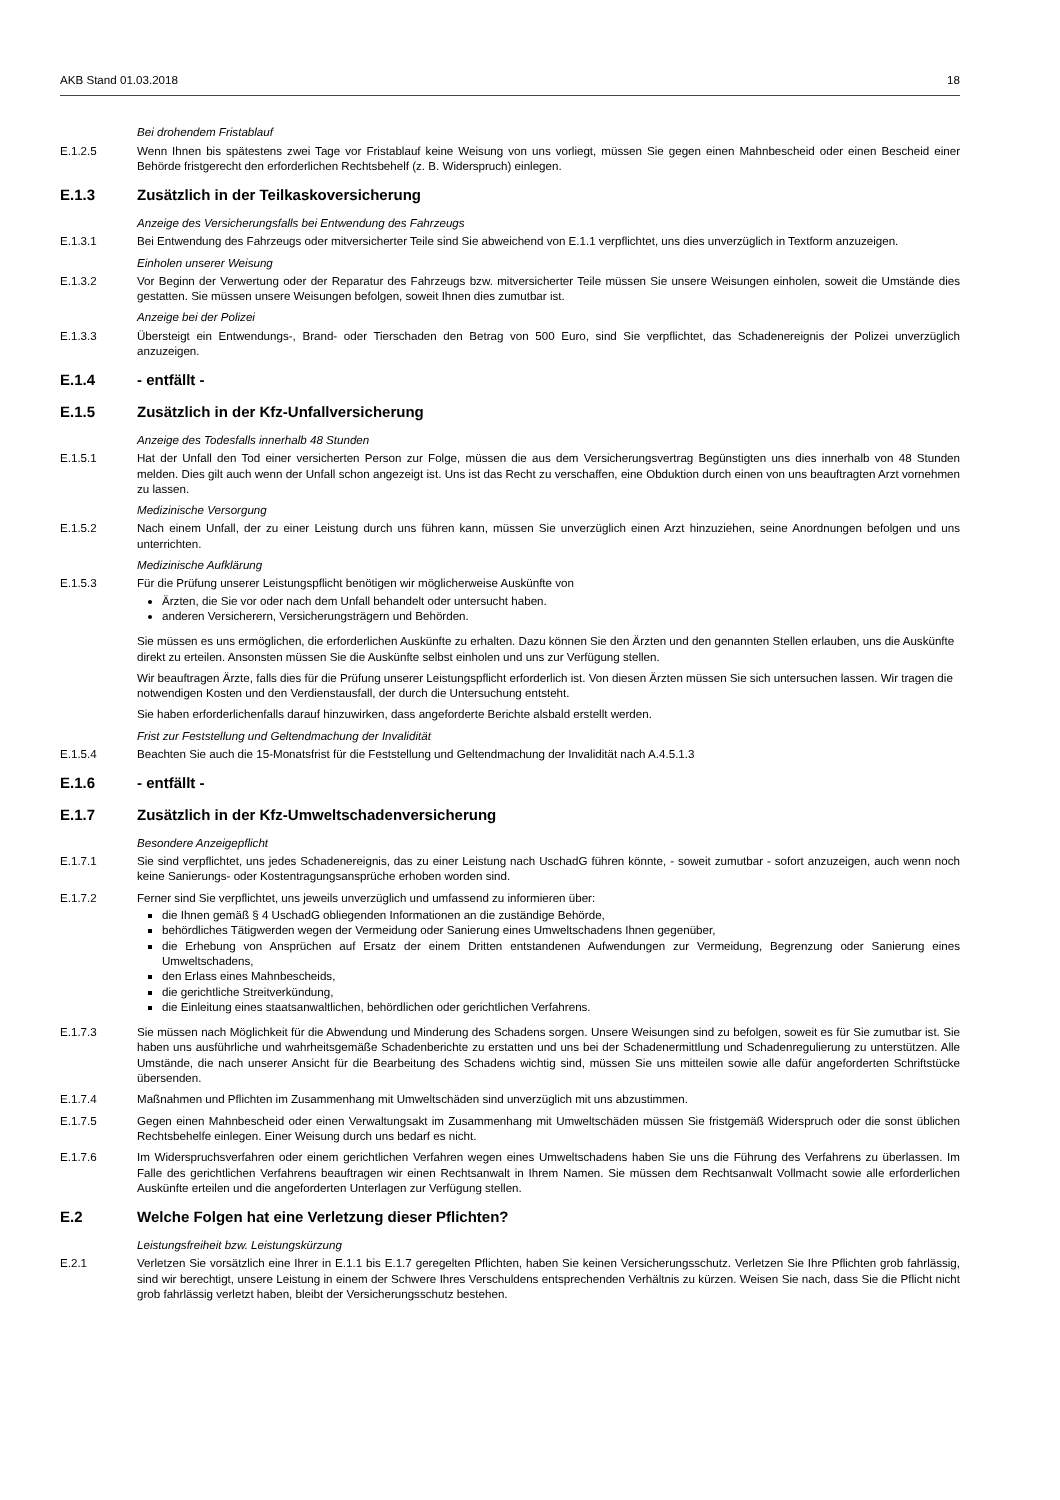AKB Stand 01.03.2018 18
Bei drohendem Fristablauf
E.1.2.5 Wenn Ihnen bis spätestens zwei Tage vor Fristablauf keine Weisung von uns vorliegt, müssen Sie gegen einen Mahnbescheid oder einen Bescheid einer Behörde fristgerecht den erforderlichen Rechtsbehelf (z. B. Widerspruch) einlegen.
E.1.3 Zusätzlich in der Teilkaskoversicherung
Anzeige des Versicherungsfalls bei Entwendung des Fahrzeugs
E.1.3.1 Bei Entwendung des Fahrzeugs oder mitversicherter Teile sind Sie abweichend von E.1.1 verpflichtet, uns dies unverzüglich in Textform anzuzeigen.
Einholen unserer Weisung
E.1.3.2 Vor Beginn der Verwertung oder der Reparatur des Fahrzeugs bzw. mitversicherter Teile müssen Sie unsere Weisungen einholen, soweit die Umstände dies gestatten. Sie müssen unsere Weisungen befolgen, soweit Ihnen dies zumutbar ist.
Anzeige bei der Polizei
E.1.3.3 Übersteigt ein Entwendungs-, Brand- oder Tierschaden den Betrag von 500 Euro, sind Sie verpflichtet, das Schadenereignis der Polizei unverzüglich anzuzeigen.
E.1.4 - entfällt -
E.1.5 Zusätzlich in der Kfz-Unfallversicherung
Anzeige des Todesfalls innerhalb 48 Stunden
E.1.5.1 Hat der Unfall den Tod einer versicherten Person zur Folge, müssen die aus dem Versicherungsvertrag Begünstigten uns dies innerhalb von 48 Stunden melden. Dies gilt auch wenn der Unfall schon angezeigt ist. Uns ist das Recht zu verschaffen, eine Obduktion durch einen von uns beauftragten Arzt vornehmen zu lassen.
Medizinische Versorgung
E.1.5.2 Nach einem Unfall, der zu einer Leistung durch uns führen kann, müssen Sie unverzüglich einen Arzt hinzuziehen, seine Anordnungen befolgen und uns unterrichten.
Medizinische Aufklärung
E.1.5.3 Für die Prüfung unserer Leistungspflicht benötigen wir möglicherweise Auskünfte von
Ärzten, die Sie vor oder nach dem Unfall behandelt oder untersucht haben.
anderen Versicherern, Versicherungsträgern und Behörden.
Sie müssen es uns ermöglichen, die erforderlichen Auskünfte zu erhalten. Dazu können Sie den Ärzten und den genannten Stellen erlauben, uns die Auskünfte direkt zu erteilen. Ansonsten müssen Sie die Auskünfte selbst einholen und uns zur Verfügung stellen.
Wir beauftragen Ärzte, falls dies für die Prüfung unserer Leistungspflicht erforderlich ist. Von diesen Ärzten müssen Sie sich untersuchen lassen. Wir tragen die notwendigen Kosten und den Verdienstausfall, der durch die Untersuchung entsteht.
Sie haben erforderlichenfalls darauf hinzuwirken, dass angeforderte Berichte alsbald erstellt werden.
Frist zur Feststellung und Geltendmachung der Invalidität
E.1.5.4 Beachten Sie auch die 15-Monatsfrist für die Feststellung und Geltendmachung der Invalidität nach A.4.5.1.3
E.1.6 - entfällt -
E.1.7 Zusätzlich in der Kfz-Umweltschadenversicherung
Besondere Anzeigepflicht
E.1.7.1 Sie sind verpflichtet, uns jedes Schadenereignis, das zu einer Leistung nach UschadG führen könnte, - soweit zumutbar - sofort anzuzeigen, auch wenn noch keine Sanierungs- oder Kostentragungsansprüche erhoben worden sind.
E.1.7.2 Ferner sind Sie verpflichtet, uns jeweils unverzüglich und umfassend zu informieren über:
die Ihnen gemäß § 4 UschadG obliegenden Informationen an die zuständige Behörde,
behördliches Tätigwerden wegen der Vermeidung oder Sanierung eines Umweltschadens Ihnen gegenüber,
die Erhebung von Ansprüchen auf Ersatz der einem Dritten entstandenen Aufwendungen zur Vermeidung, Begrenzung oder Sanierung eines Umweltschadens,
den Erlass eines Mahnbescheids,
die gerichtliche Streitverkündung,
die Einleitung eines staatsanwaltlichen, behördlichen oder gerichtlichen Verfahrens.
E.1.7.3 Sie müssen nach Möglichkeit für die Abwendung und Minderung des Schadens sorgen. Unsere Weisungen sind zu befolgen, soweit es für Sie zumutbar ist. Sie haben uns ausführliche und wahrheitsgemäße Schadenberichte zu erstatten und uns bei der Schadenermittlung und Schadenregulierung zu unterstützen. Alle Umstände, die nach unserer Ansicht für die Bearbeitung des Schadens wichtig sind, müssen Sie uns mitteilen sowie alle dafür angeforderten Schriftstücke übersenden.
E.1.7.4 Maßnahmen und Pflichten im Zusammenhang mit Umweltschäden sind unverzüglich mit uns abzustimmen.
E.1.7.5 Gegen einen Mahnbescheid oder einen Verwaltungsakt im Zusammenhang mit Umweltschäden müssen Sie fristgemäß Widerspruch oder die sonst üblichen Rechtsbehelfe einlegen. Einer Weisung durch uns bedarf es nicht.
E.1.7.6 Im Widerspruchsverfahren oder einem gerichtlichen Verfahren wegen eines Umweltschadens haben Sie uns die Führung des Verfahrens zu überlassen. Im Falle des gerichtlichen Verfahrens beauftragen wir einen Rechtsanwalt in Ihrem Namen. Sie müssen dem Rechtsanwalt Vollmacht sowie alle erforderlichen Auskünfte erteilen und die angeforderten Unterlagen zur Verfügung stellen.
E.2 Welche Folgen hat eine Verletzung dieser Pflichten?
Leistungsfreiheit bzw. Leistungskürzung
E.2.1 Verletzen Sie vorsätzlich eine Ihrer in E.1.1 bis E.1.7 geregelten Pflichten, haben Sie keinen Versicherungsschutz. Verletzen Sie Ihre Pflichten grob fahrlässig, sind wir berechtigt, unsere Leistung in einem der Schwere Ihres Verschuldens entsprechenden Verhältnis zu kürzen. Weisen Sie nach, dass Sie die Pflicht nicht grob fahrlässig verletzt haben, bleibt der Versicherungsschutz bestehen.